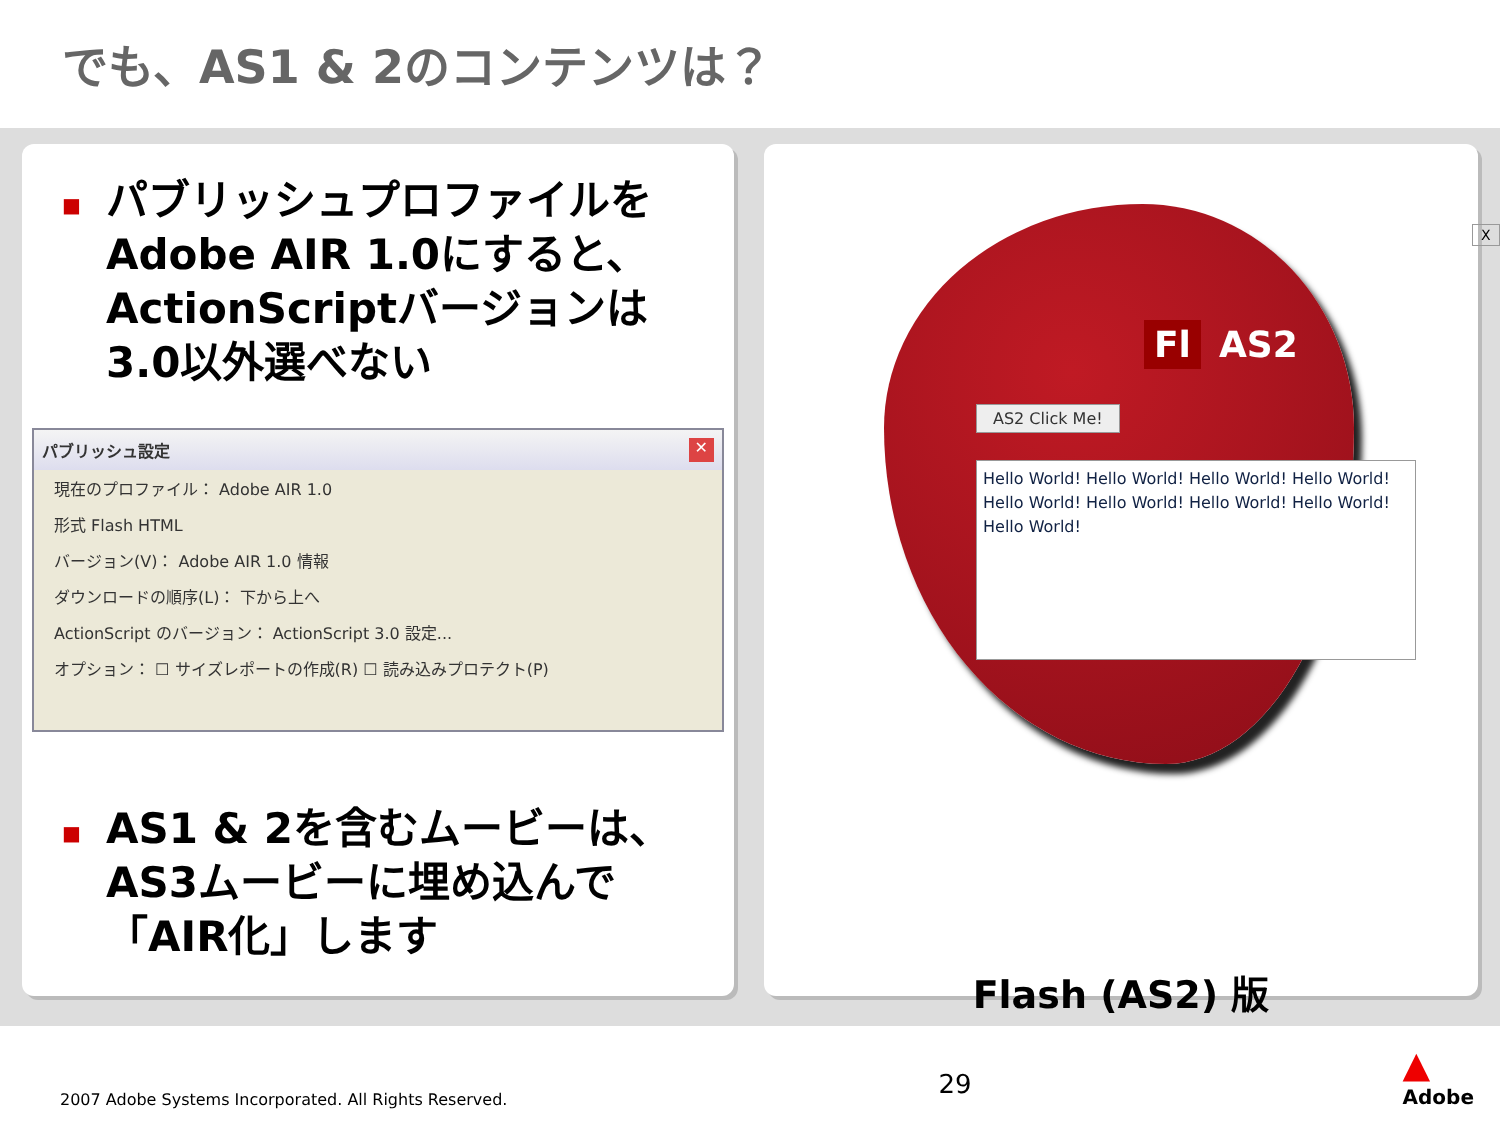でも、AS1 & 2のコンテンツは？
■
パブリッシュプロファイルをAdobe AIR 1.0にすると、ActionScriptバージョンは3.0以外選べない
パブリッシュ設定 ✕
現在のプロファイル： Adobe AIR 1.0
形式 Flash HTML
バージョン(V)： Adobe AIR 1.0 情報
ダウンロードの順序(L)： 下から上へ
ActionScript のバージョン： ActionScript 3.0 設定...
オプション： ☐ サイズレポートの作成(R) ☐ 読み込みプロテクト(P)
■
AS1 & 2を含むムービーは、AS3ムービーに埋め込んで「AIR化」します
X
Fl AS2
AS2 Click Me!
Hello World! Hello World! Hello World! Hello World! Hello World! Hello World! Hello World! Hello World! Hello World!
Flash (AS2) 版
2007 Adobe Systems Incorporated. All Rights Reserved. 29 ▲
Adobe